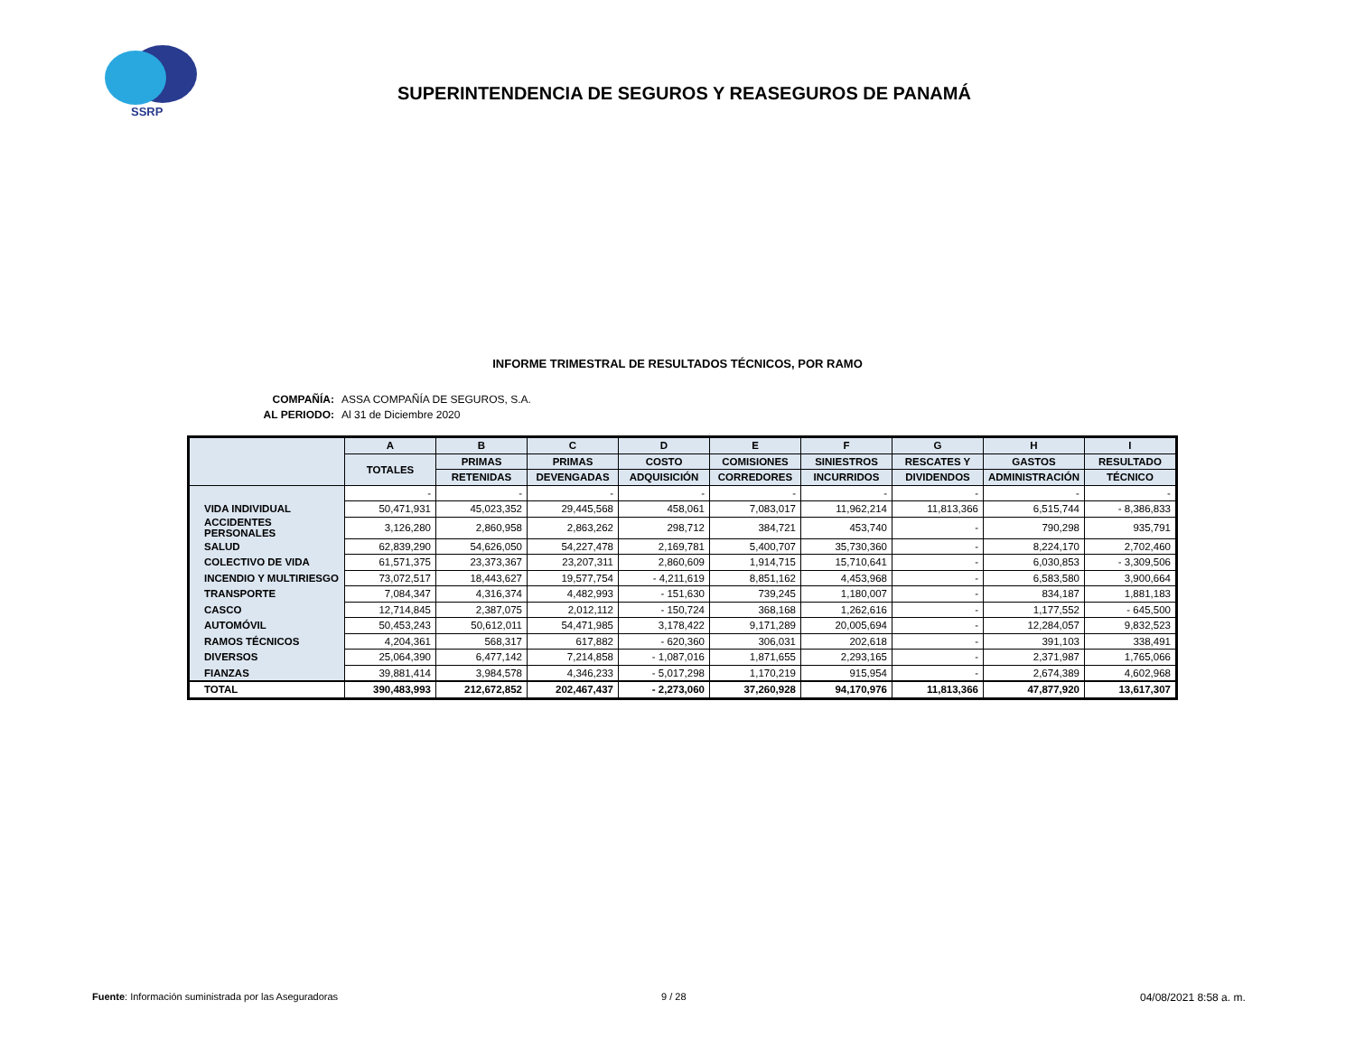SSRP
SUPERINTENDENCIA DE SEGUROS Y REASEGUROS DE PANAMÁ
INFORME TRIMESTRAL DE RESULTADOS TÉCNICOS, POR RAMO
COMPAÑÍA: ASSA COMPAÑÍA DE SEGUROS, S.A.
AL PERIODO: Al 31 de Diciembre 2020
| | A | B | C | D | E | F | G | H | I |
| --- | --- | --- | --- | --- | --- | --- | --- | --- | --- |
| | TOTALES | PRIMAS | PRIMAS | COSTO | COMISIONES | SINIESTROS | RESCATES Y | GASTOS | RESULTADO |
| | | RETENIDAS | DEVENGADAS | ADQUISICIÓN | CORREDORES | INCURRIDOS | DIVIDENDOS | ADMINISTRACIÓN | TÉCNICO |
| | - | - | - | - | - | - | - | - | - |
| VIDA INDIVIDUAL | 50,471,931 | 45,023,352 | 29,445,568 | 458,061 | 7,083,017 | 11,962,214 | 11,813,366 | 6,515,744 | - 8,386,833 |
| ACCIDENTES PERSONALES | 3,126,280 | 2,860,958 | 2,863,262 | 298,712 | 384,721 | 453,740 | - | 790,298 | 935,791 |
| SALUD | 62,839,290 | 54,626,050 | 54,227,478 | 2,169,781 | 5,400,707 | 35,730,360 | - | 8,224,170 | 2,702,460 |
| COLECTIVO DE VIDA | 61,571,375 | 23,373,367 | 23,207,311 | 2,860,609 | 1,914,715 | 15,710,641 | - | 6,030,853 | - 3,309,506 |
| INCENDIO Y MULTIRIESGO | 73,072,517 | 18,443,627 | 19,577,754 | - 4,211,619 | 8,851,162 | 4,453,968 | - | 6,583,580 | 3,900,664 |
| TRANSPORTE | 7,084,347 | 4,316,374 | 4,482,993 | - 151,630 | 739,245 | 1,180,007 | - | 834,187 | 1,881,183 |
| CASCO | 12,714,845 | 2,387,075 | 2,012,112 | - 150,724 | 368,168 | 1,262,616 | - | 1,177,552 | - 645,500 |
| AUTOMÓVIL | 50,453,243 | 50,612,011 | 54,471,985 | 3,178,422 | 9,171,289 | 20,005,694 | - | 12,284,057 | 9,832,523 |
| RAMOS TÉCNICOS | 4,204,361 | 568,317 | 617,882 | - 620,360 | 306,031 | 202,618 | - | 391,103 | 338,491 |
| DIVERSOS | 25,064,390 | 6,477,142 | 7,214,858 | - 1,087,016 | 1,871,655 | 2,293,165 | - | 2,371,987 | 1,765,066 |
| FIANZAS | 39,881,414 | 3,984,578 | 4,346,233 | - 5,017,298 | 1,170,219 | 915,954 | - | 2,674,389 | 4,602,968 |
| TOTAL | 390,483,993 | 212,672,852 | 202,467,437 | - 2,273,060 | 37,260,928 | 94,170,976 | 11,813,366 | 47,877,920 | 13,617,307 |
Fuente: Información suministrada por las Aseguradoras
9 / 28 04/08/2021 8:58 a. m.